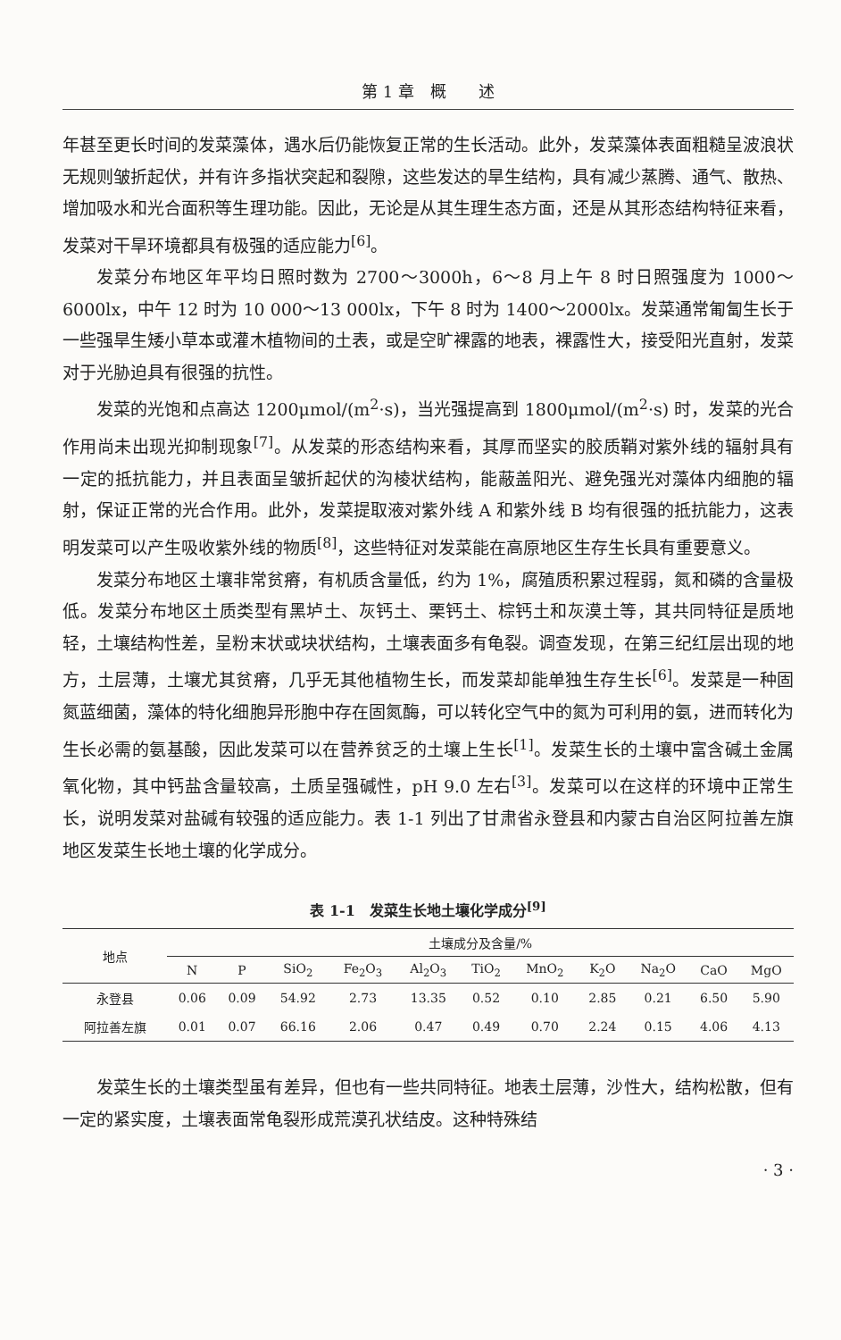第 1 章　概　　述
年甚至更长时间的发菜藻体，遇水后仍能恢复正常的生长活动。此外，发菜藻体表面粗糙呈波浪状无规则皱折起伏，并有许多指状突起和裂隙，这些发达的旱生结构，具有减少蒸腾、通气、散热、增加吸水和光合面积等生理功能。因此，无论是从其生理生态方面，还是从其形态结构特征来看，发菜对干旱环境都具有极强的适应能力<sup>[6]</sup>。
发菜分布地区年平均日照时数为 2700～3000h，6～8 月上午 8 时日照强度为 1000～6000lx，中午 12 时为 10 000～13 000lx，下午 8 时为 1400～2000lx。发菜通常匍匐生长于一些强旱生矮小草本或灌木植物间的土表，或是空旷裸露的地表，裸露性大，接受阳光直射，发菜对于光胁迫具有很强的抗性。
发菜的光饱和点高达 1200μmol/(m<sup>2</sup>·s)，当光强提高到 1800μmol/(m<sup>2</sup>·s) 时，发菜的光合作用尚未出现光抑制现象<sup>[7]</sup>。从发菜的形态结构来看，其厚而坚实的胶质鞘对紫外线的辐射具有一定的抵抗能力，并且表面呈皱折起伏的沟棱状结构，能蔽盖阳光、避免强光对藻体内细胞的辐射，保证正常的光合作用。此外，发菜提取液对紫外线 A 和紫外线 B 均有很强的抵抗能力，这表明发菜可以产生吸收紫外线的物质<sup>[8]</sup>，这些特征对发菜能在高原地区生存生长具有重要意义。
发菜分布地区土壤非常贫瘠，有机质含量低，约为 1%，腐殖质积累过程弱，氮和磷的含量极低。发菜分布地区土质类型有黑垆土、灰钙土、栗钙土、棕钙土和灰漠土等，其共同特征是质地轻，土壤结构性差，呈粉末状或块状结构，土壤表面多有龟裂。调查发现，在第三纪红层出现的地方，土层薄，土壤尤其贫瘠，几乎无其他植物生长，而发菜却能单独生存生长<sup>[6]</sup>。发菜是一种固氮蓝细菌，藻体的特化细胞异形胞中存在固氮酶，可以转化空气中的氮为可利用的氨，进而转化为生长必需的氨基酸，因此发菜可以在营养贫乏的土壤上生长<sup>[1]</sup>。发菜生长的土壤中富含碱土金属氧化物，其中钙盐含量较高，土质呈强碱性，pH 9.0 左右<sup>[3]</sup>。发菜可以在这样的环境中正常生长，说明发菜对盐碱有较强的适应能力。表 1-1 列出了甘肃省永登县和内蒙古自治区阿拉善左旗地区发菜生长地土壤的化学成分。
表 1-1　发菜生长地土壤化学成分<sup>[9]</sup>
| 地点 | 土壤成分及含量/% | | | | | | | | | | |
| --- | --- | --- | --- | --- | --- | --- | --- | --- | --- | --- | --- |
| | N | P | SiO<sub>2</sub> | Fe<sub>2</sub>O<sub>3</sub> | Al<sub>2</sub>O<sub>3</sub> | TiO<sub>2</sub> | MnO<sub>2</sub> | K<sub>2</sub>O | Na<sub>2</sub>O | CaO | MgO |
| 永登县 | 0.06 | 0.09 | 54.92 | 2.73 | 13.35 | 0.52 | 0.10 | 2.85 | 0.21 | 6.50 | 5.90 |
| 阿拉善左旗 | 0.01 | 0.07 | 66.16 | 2.06 | 0.47 | 0.49 | 0.70 | 2.24 | 0.15 | 4.06 | 4.13 |
发菜生长的土壤类型虽有差异，但也有一些共同特征。地表土层薄，沙性大，结构松散，但有一定的紧实度，土壤表面常龟裂形成荒漠孔状结皮。这种特殊结
· 3 ·